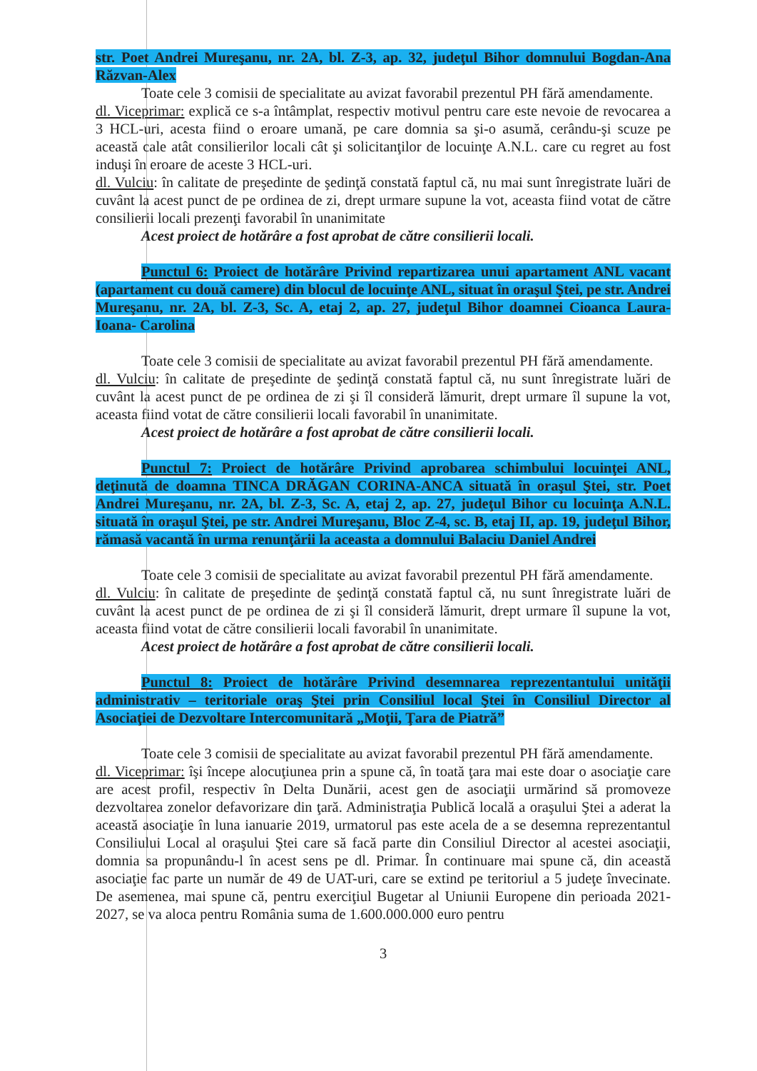str. Poet Andrei Mureşanu, nr. 2A, bl. Z-3, ap. 32, judeţul Bihor domnului Bogdan-Ana Răzvan-Alex
Toate cele 3 comisii de specialitate au avizat favorabil prezentul PH fără amendamente.
dl. Viceprimar: explică ce s-a întâmplat, respectiv motivul pentru care este nevoie de revocarea a 3 HCL-uri, acesta fiind o eroare umană, pe care domnia sa şi-o asumă, cerându-şi scuze pe această cale atât consilierilor locali cât şi solicitanţilor de locuinţe A.N.L. care cu regret au fost induşi în eroare de aceste 3 HCL-uri.
dl. Vulciu: în calitate de preşedinte de şedinţă constată faptul că, nu mai sunt înregistrate luări de cuvânt la acest punct de pe ordinea de zi, drept urmare supune la vot, aceasta fiind votat de către consilierii locali prezenţi favorabil în unanimitate
Acest proiect de hotărâre a fost aprobat de către consilierii locali.
Punctul 6: Proiect de hotărâre Privind repartizarea unui apartament ANL vacant (apartament cu două camere) din blocul de locuinţe ANL, situat în oraşul Ştei, pe str. Andrei Mureşanu, nr. 2A, bl. Z-3, Sc. A, etaj 2, ap. 27, judeţul Bihor doamnei Cioanca Laura- Ioana- Carolina
Toate cele 3 comisii de specialitate au avizat favorabil prezentul PH fără amendamente.
dl. Vulciu: în calitate de preşedinte de şedinţă constată faptul că, nu sunt înregistrate luări de cuvânt la acest punct de pe ordinea de zi şi îl consideră lămurit, drept urmare îl supune la vot, aceasta fiind votat de către consilierii locali favorabil în unanimitate.
Acest proiect de hotărâre a fost aprobat de către consilierii locali.
Punctul 7: Proiect de hotărâre Privind aprobarea schimbului locuinţei ANL, deţinută de doamna TINCA DRĂGAN CORINA-ANCA situată în oraşul Ştei, str. Poet Andrei Mureşanu, nr. 2A, bl. Z-3, Sc. A, etaj 2, ap. 27, judeţul Bihor cu locuinţa A.N.L. situată în oraşul Ştei, pe str. Andrei Mureşanu, Bloc Z-4, sc. B, etaj II, ap. 19, judeţul Bihor, rămasă vacantă în urma renunţării la aceasta a domnului Balaciu Daniel Andrei
Toate cele 3 comisii de specialitate au avizat favorabil prezentul PH fără amendamente.
dl. Vulciu: în calitate de preşedinte de şedinţă constată faptul că, nu sunt înregistrate luări de cuvânt la acest punct de pe ordinea de zi şi îl consideră lămurit, drept urmare îl supune la vot, aceasta fiind votat de către consilierii locali favorabil în unanimitate.
Acest proiect de hotărâre a fost aprobat de către consilierii locali.
Punctul 8: Proiect de hotărâre Privind desemnarea reprezentantului unităţii administrativ – teritoriale oraş Ştei prin Consiliul local Ştei în Consiliul Director al Asociaţiei de Dezvoltare Intercomunitară „Moţii, Ţara de Piatră”
Toate cele 3 comisii de specialitate au avizat favorabil prezentul PH fără amendamente.
dl. Viceprimar: îşi începe alocuţiunea prin a spune că, în toată ţara mai este doar o asociaţie care are acest profil, respectiv în Delta Dunării, acest gen de asociaţii urmărind să promoveze dezvoltarea zonelor defavorizare din ţară. Administraţia Publică locală a oraşului Ştei a aderat la această asociaţie în luna ianuarie 2019, urmatorul pas este acela de a se desemna reprezentantul Consiliului Local al oraşului Ştei care să facă parte din Consiliul Director al acestei asociaţii, domnia sa propunându-l în acest sens pe dl. Primar. În continuare mai spune că, din această asociaţie fac parte un număr de 49 de UAT-uri, care se extind pe teritoriul a 5 judeţe învecinate. De asemenea, mai spune că, pentru exerciţiul Bugetar al Uniunii Europene din perioada 2021-2027, se va aloca pentru România suma de 1.600.000.000 euro pentru
3